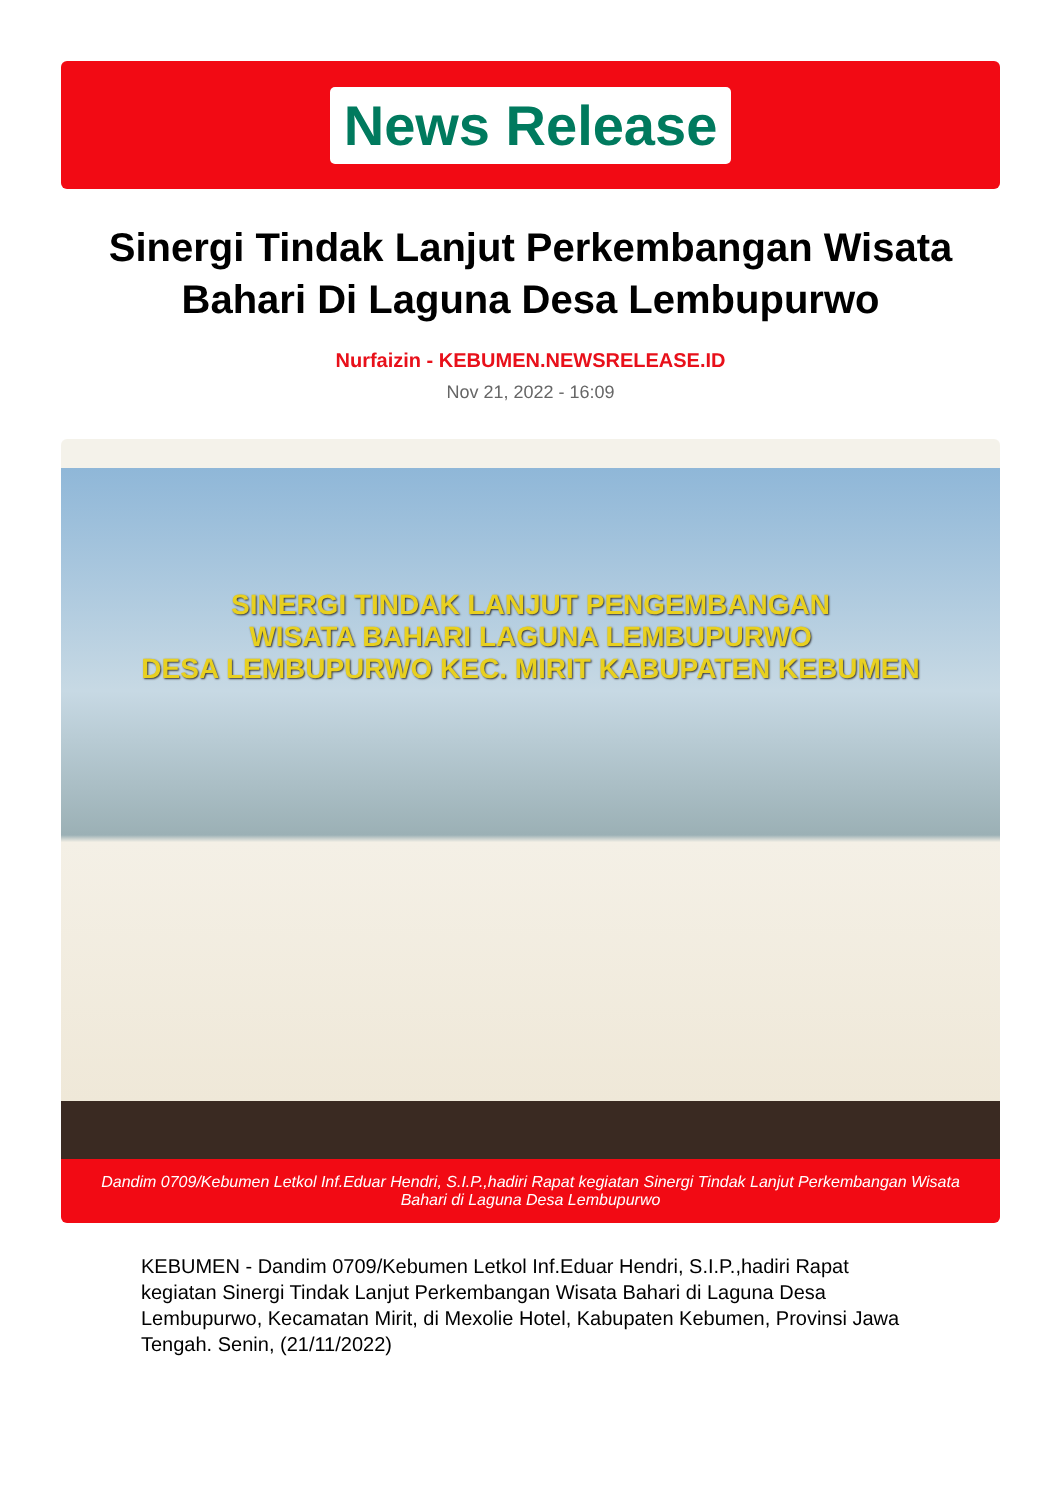News Release
Sinergi Tindak Lanjut Perkembangan Wisata Bahari Di Laguna Desa Lembupurwo
Nurfaizin - KEBUMEN.NEWSRELEASE.ID
Nov 21, 2022 - 16:09
SINERGI TINDAK LANJUT PENGEMBANGAN
WISATA BAHARI LAGUNA LEMBUPURWO
DESA LEMBUPURWO KEC. MIRIT KABUPATEN KEBUMEN
Dandim 0709/Kebumen Letkol Inf.Eduar Hendri, S.I.P.,hadiri Rapat kegiatan Sinergi Tindak Lanjut Perkembangan Wisata Bahari di Laguna Desa Lembupurwo
KEBUMEN - Dandim 0709/Kebumen Letkol Inf.Eduar Hendri, S.I.P.,hadiri Rapat kegiatan Sinergi Tindak Lanjut Perkembangan Wisata Bahari di Laguna Desa Lembupurwo, Kecamatan Mirit, di Mexolie Hotel, Kabupaten Kebumen, Provinsi Jawa Tengah. Senin, (21/11/2022)